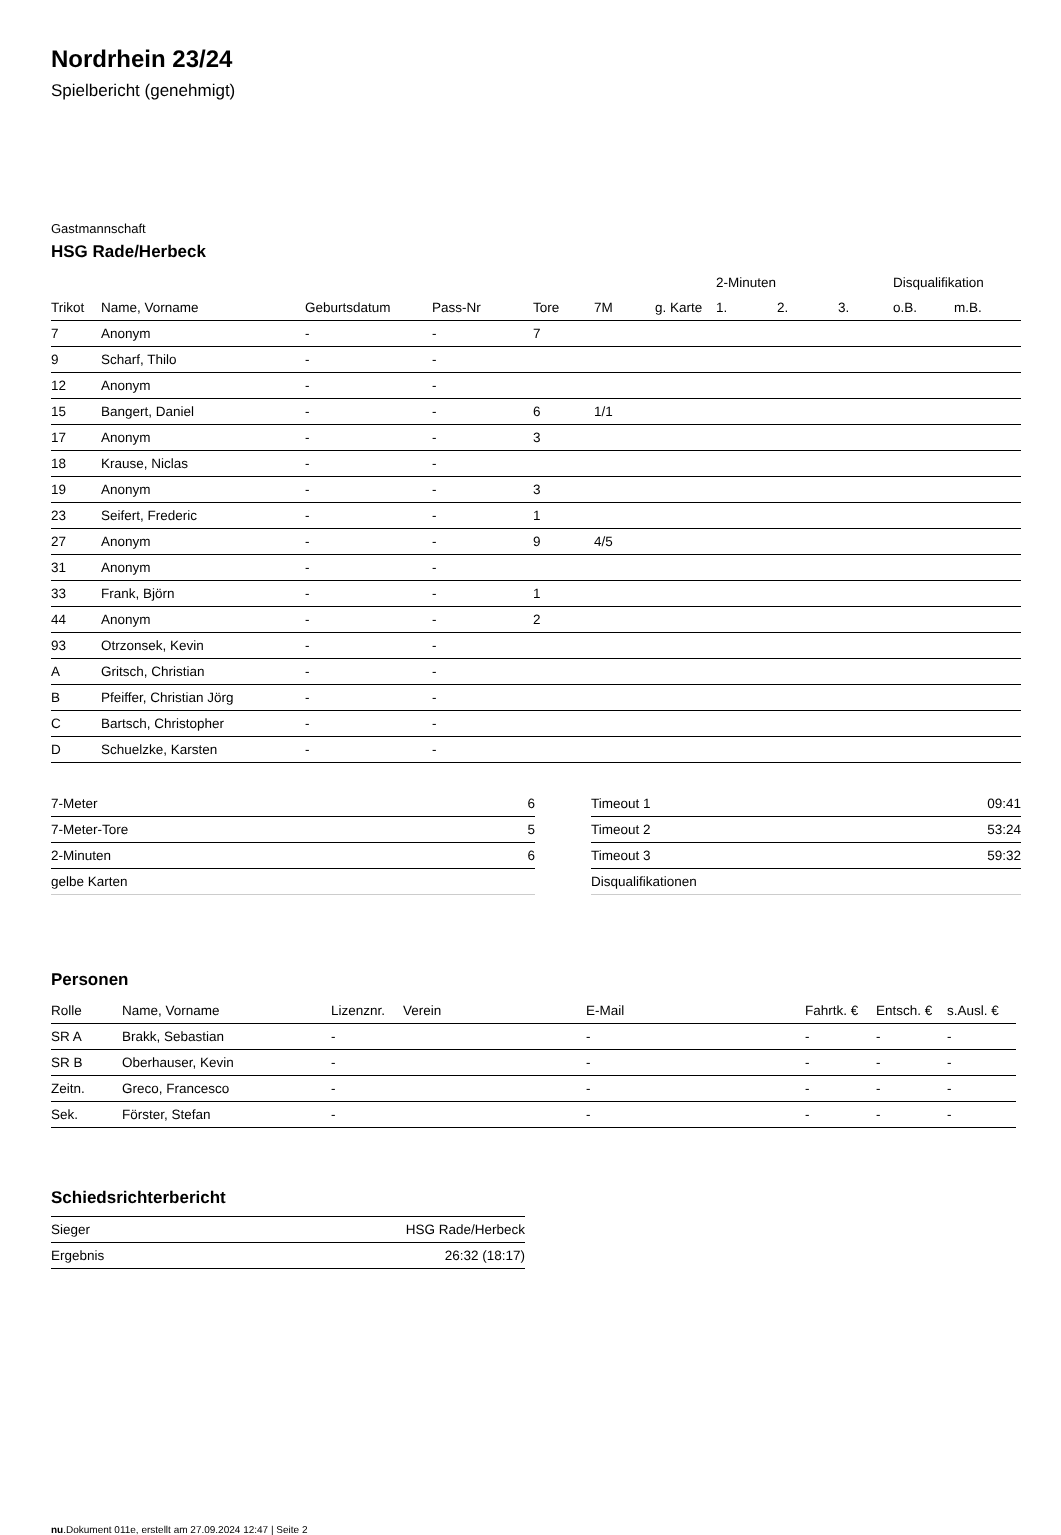Nordrhein 23/24
Spielbericht (genehmigt)
Gastmannschaft
HSG Rade/Herbeck
| | | | | | | | 2-Minuten | | | Disqualifikation | |
| --- | --- | --- | --- | --- | --- | --- | --- | --- | --- | --- | --- |
| Trikot | Name, Vorname | Geburtsdatum | Pass-Nr | Tore | 7M | g. Karte | 1. | 2. | 3. | o.B. | m.B. |
| 7 | Anonym | - | - | 7 | | | | | | | |
| 9 | Scharf, Thilo | - | - | | | | | | | | |
| 12 | Anonym | - | - | | | | | | | | |
| 15 | Bangert, Daniel | - | - | 6 | 1/1 | | | | | | |
| 17 | Anonym | - | - | 3 | | | | | | | |
| 18 | Krause, Niclas | - | - | | | | | | | | |
| 19 | Anonym | - | - | 3 | | | | | | | |
| 23 | Seifert, Frederic | - | - | 1 | | | | | | | |
| 27 | Anonym | - | - | 9 | 4/5 | | | | | | |
| 31 | Anonym | - | - | | | | | | | | |
| 33 | Frank, Björn | - | - | 1 | | | | | | | |
| 44 | Anonym | - | - | 2 | | | | | | | |
| 93 | Otrzonsek, Kevin | - | - | | | | | | | | |
| A | Gritsch, Christian | - | - | | | | | | | | |
| B | Pfeiffer, Christian Jörg | - | - | | | | | | | | |
| C | Bartsch, Christopher | - | - | | | | | | | | |
| D | Schuelzke, Karsten | - | - | | | | | | | | |
| 7-Meter | 6 |
| 7-Meter-Tore | 5 |
| 2-Minuten | 6 |
| gelbe Karten | |
| Timeout 1 | 09:41 |
| Timeout 2 | 53:24 |
| Timeout 3 | 59:32 |
| Disqualifikationen | |
Personen
| Rolle | Name, Vorname | Lizenznr. | Verein | E-Mail | Fahrtk. € | Entsch. € | s.Ausl. € |
| --- | --- | --- | --- | --- | --- | --- | --- |
| SR A | Brakk, Sebastian | - | | - | - | - | - |
| SR B | Oberhauser, Kevin | - | | - | - | - | - |
| Zeitn. | Greco, Francesco | - | | - | - | - | - |
| Sek. | Förster, Stefan | - | | - | - | - | - |
Schiedsrichterbericht
| Sieger | HSG Rade/Herbeck |
| Ergebnis | 26:32 (18:17) |
nu.Dokument 011e, erstellt am 27.09.2024 12:47 | Seite 2